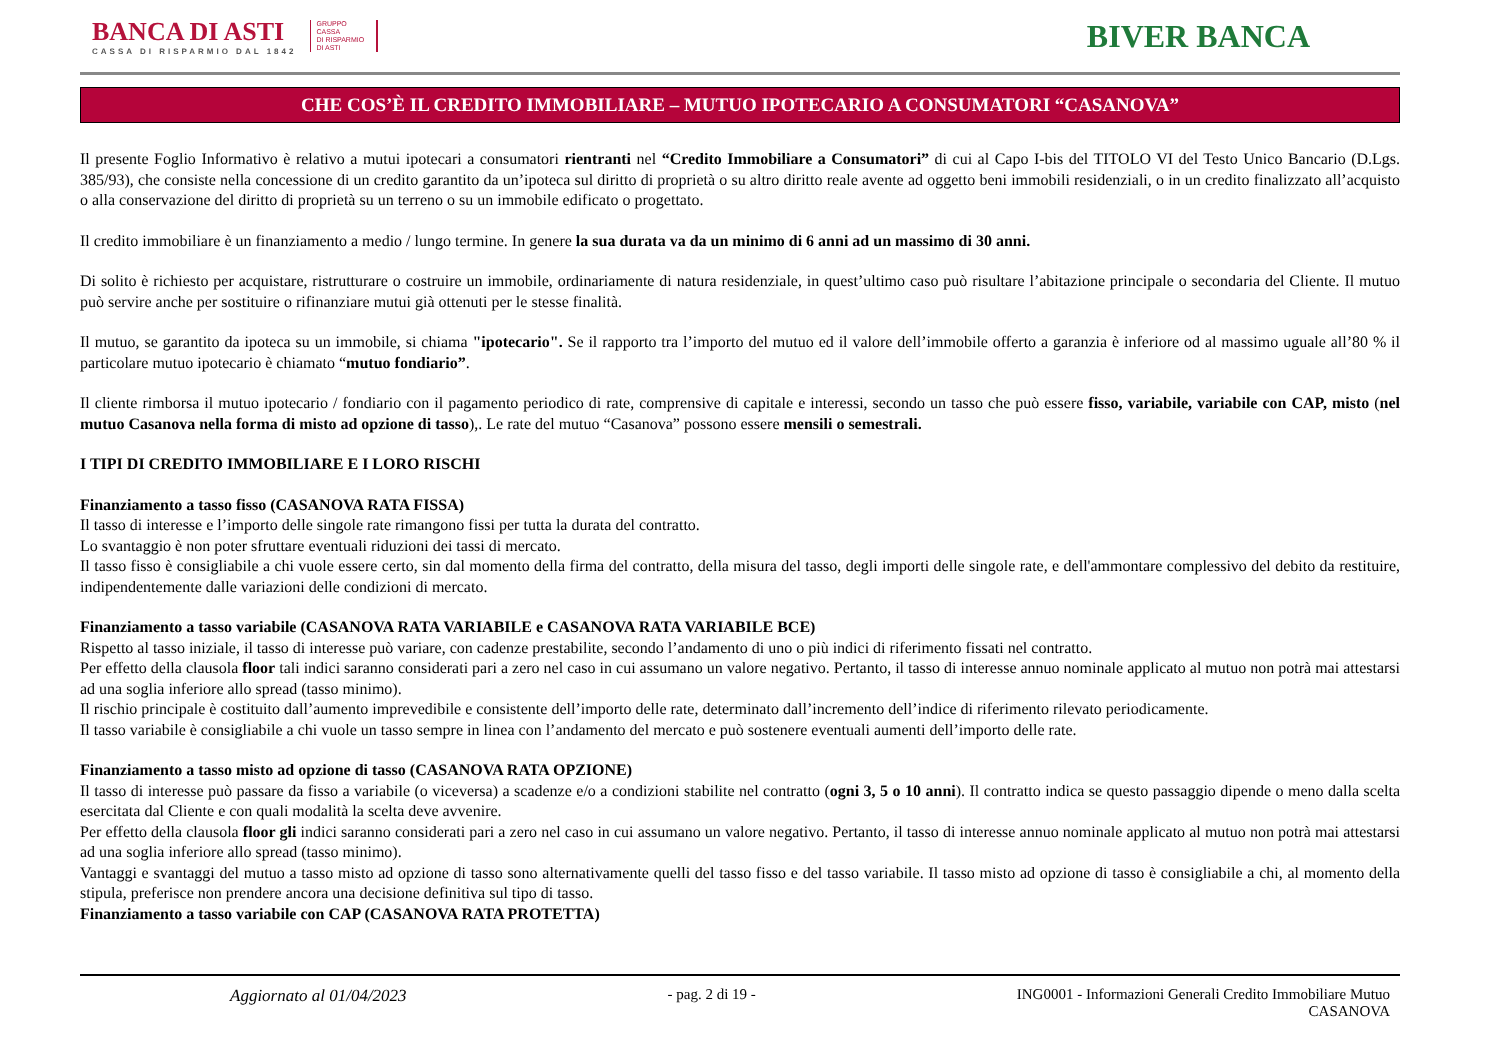BANCA DI ASTI
CASSA DI RISPARMIO DAL 1842
GRUPPO
CASSA
DI RISPARMIO
DI ASTI
BIVER BANCA
CHE COS’È IL CREDITO IMMOBILIARE – MUTUO IPOTECARIO A CONSUMATORI “CASANOVA”
Il presente Foglio Informativo è relativo a mutui ipotecari a consumatori rientranti nel “Credito Immobiliare a Consumatori” di cui al Capo I-bis del TITOLO VI del Testo Unico Bancario (D.Lgs. 385/93), che consiste nella concessione di un credito garantito da un’ipoteca sul diritto di proprietà o su altro diritto reale avente ad oggetto beni immobili residenziali, o in un credito finalizzato all’acquisto o alla conservazione del diritto di proprietà su un terreno o su un immobile edificato o progettato.
Il credito immobiliare è un finanziamento a medio / lungo termine. In genere la sua durata va da un minimo di 6 anni ad un massimo di 30 anni.
Di solito è richiesto per acquistare, ristrutturare o costruire un immobile, ordinariamente di natura residenziale, in quest’ultimo caso può risultare l’abitazione principale o secondaria del Cliente. Il mutuo può servire anche per sostituire o rifinanziare mutui già ottenuti per le stesse finalità.
Il mutuo, se garantito da ipoteca su un immobile, si chiama "ipotecario". Se il rapporto tra l’importo del mutuo ed il valore dell’immobile offerto a garanzia è inferiore od al massimo uguale all’80 % il particolare mutuo ipotecario è chiamato “mutuo fondiario”.
Il cliente rimborsa il mutuo ipotecario / fondiario con il pagamento periodico di rate, comprensive di capitale e interessi, secondo un tasso che può essere fisso, variabile, variabile con CAP, misto (nel mutuo Casanova nella forma di misto ad opzione di tasso),. Le rate del mutuo “Casanova” possono essere mensili o semestrali.
I TIPI DI CREDITO IMMOBILIARE E I LORO RISCHI
Finanziamento a tasso fisso (CASANOVA RATA FISSA)
Il tasso di interesse e l’importo delle singole rate rimangono fissi per tutta la durata del contratto.
Lo svantaggio è non poter sfruttare eventuali riduzioni dei tassi di mercato.
Il tasso fisso è consigliabile a chi vuole essere certo, sin dal momento della firma del contratto, della misura del tasso, degli importi delle singole rate, e dell'ammontare complessivo del debito da restituire, indipendentemente dalle variazioni delle condizioni di mercato.
Finanziamento a tasso variabile (CASANOVA RATA VARIABILE e CASANOVA RATA VARIABILE BCE)
Rispetto al tasso iniziale, il tasso di interesse può variare, con cadenze prestabilite, secondo l’andamento di uno o più indici di riferimento fissati nel contratto.
Per effetto della clausola floor tali indici saranno considerati pari a zero nel caso in cui assumano un valore negativo. Pertanto, il tasso di interesse annuo nominale applicato al mutuo non potrà mai attestarsi ad una soglia inferiore allo spread (tasso minimo).
Il rischio principale è costituito dall’aumento imprevedibile e consistente dell’importo delle rate, determinato dall’incremento dell’indice di riferimento rilevato periodicamente.
Il tasso variabile è consigliabile a chi vuole un tasso sempre in linea con l’andamento del mercato e può sostenere eventuali aumenti dell’importo delle rate.
Finanziamento a tasso misto ad opzione di tasso (CASANOVA RATA OPZIONE)
Il tasso di interesse può passare da fisso a variabile (o viceversa) a scadenze e/o a condizioni stabilite nel contratto (ogni 3, 5 o 10 anni). Il contratto indica se questo passaggio dipende o meno dalla scelta esercitata dal Cliente e con quali modalità la scelta deve avvenire.
Per effetto della clausola floor gli indici saranno considerati pari a zero nel caso in cui assumano un valore negativo. Pertanto, il tasso di interesse annuo nominale applicato al mutuo non potrà mai attestarsi ad una soglia inferiore allo spread (tasso minimo).
Vantaggi e svantaggi del mutuo a tasso misto ad opzione di tasso sono alternativamente quelli del tasso fisso e del tasso variabile. Il tasso misto ad opzione di tasso è consigliabile a chi, al momento della stipula, preferisce non prendere ancora una decisione definitiva sul tipo di tasso.
Finanziamento a tasso variabile con CAP (CASANOVA RATA PROTETTA)
Aggiornato al 01/04/2023 - pag. 2 di 19 - ING0001 - Informazioni Generali Credito Immobiliare Mutuo
CASANOVA